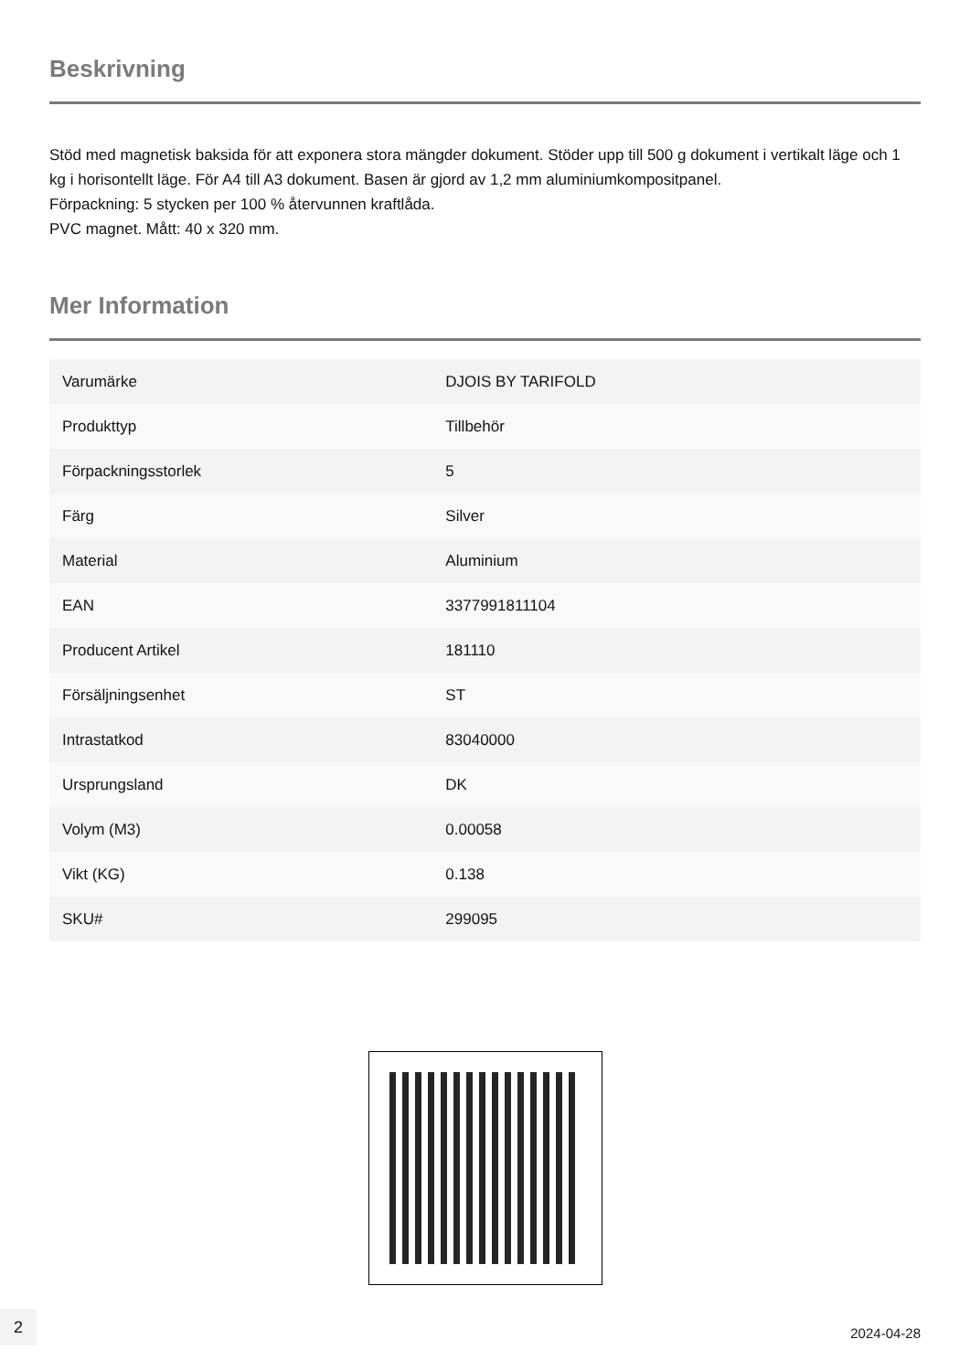Beskrivning
Stöd med magnetisk baksida för att exponera stora mängder dokument. Stöder upp till 500 g dokument i vertikalt läge och 1 kg i horisontellt läge. För A4 till A3 dokument. Basen är gjord av 1,2 mm aluminiumkompositpanel.
Förpackning: 5 stycken per 100 % återvunnen kraftlåda.
PVC magnet. Mått: 40 x 320 mm.
Mer Information
| Varumärke | DJOIS BY TARIFOLD |
| Produkttyp | Tillbehör |
| Förpackningsstorlek | 5 |
| Färg | Silver |
| Material | Aluminium |
| EAN | 3377991811104 |
| Producent Artikel | 181110 |
| Försäljningsenhet | ST |
| Intrastatkod | 83040000 |
| Ursprungsland | DK |
| Volym (M3) | 0.00058 |
| Vikt (KG) | 0.138 |
| SKU# | 299095 |
2
2024-04-28